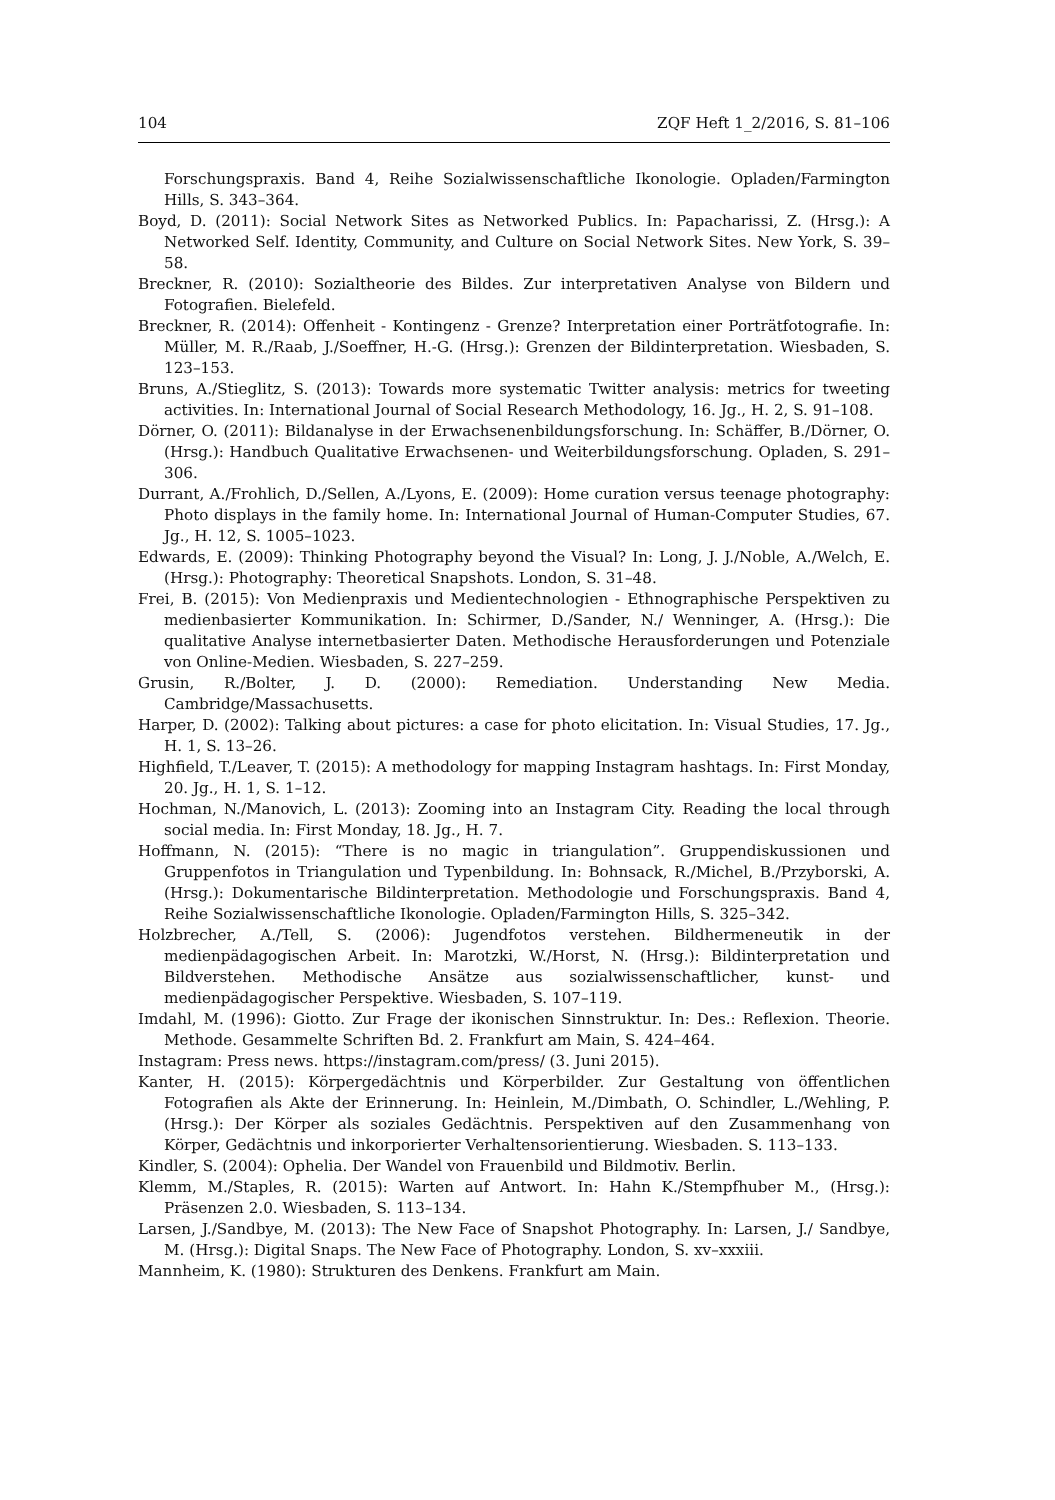104 ZQF Heft 1_2/2016, S. 81–106
Forschungspraxis. Band 4, Reihe Sozialwissenschaftliche Ikonologie. Opladen/Farmington Hills, S. 343–364.
Boyd, D. (2011): Social Network Sites as Networked Publics. In: Papacharissi, Z. (Hrsg.): A Networked Self. Identity, Community, and Culture on Social Network Sites. New York, S. 39–58.
Breckner, R. (2010): Sozialtheorie des Bildes. Zur interpretativen Analyse von Bildern und Fotografien. Bielefeld.
Breckner, R. (2014): Offenheit - Kontingenz - Grenze? Interpretation einer Porträtfotografie. In: Müller, M. R./Raab, J./Soeffner, H.-G. (Hrsg.): Grenzen der Bildinterpretation. Wiesbaden, S. 123–153.
Bruns, A./Stieglitz, S. (2013): Towards more systematic Twitter analysis: metrics for tweeting activities. In: International Journal of Social Research Methodology, 16. Jg., H. 2, S. 91–108.
Dörner, O. (2011): Bildanalyse in der Erwachsenenbildungsforschung. In: Schäffer, B./Dörner, O. (Hrsg.): Handbuch Qualitative Erwachsenen- und Weiterbildungsforschung. Opladen, S. 291–306.
Durrant, A./Frohlich, D./Sellen, A./Lyons, E. (2009): Home curation versus teenage photography: Photo displays in the family home. In: International Journal of Human-Computer Studies, 67. Jg., H. 12, S. 1005–1023.
Edwards, E. (2009): Thinking Photography beyond the Visual? In: Long, J. J./Noble, A./Welch, E. (Hrsg.): Photography: Theoretical Snapshots. London, S. 31–48.
Frei, B. (2015): Von Medienpraxis und Medientechnologien - Ethnographische Perspektiven zu medienbasierter Kommunikation. In: Schirmer, D./Sander, N./ Wenninger, A. (Hrsg.): Die qualitative Analyse internetbasierter Daten. Methodische Herausforderungen und Potenziale von Online-Medien. Wiesbaden, S. 227–259.
Grusin, R./Bolter, J. D. (2000): Remediation. Understanding New Media. Cambridge/Massachusetts.
Harper, D. (2002): Talking about pictures: a case for photo elicitation. In: Visual Studies, 17. Jg., H. 1, S. 13–26.
Highfield, T./Leaver, T. (2015): A methodology for mapping Instagram hashtags. In: First Monday, 20. Jg., H. 1, S. 1–12.
Hochman, N./Manovich, L. (2013): Zooming into an Instagram City. Reading the local through social media. In: First Monday, 18. Jg., H. 7.
Hoffmann, N. (2015): “There is no magic in triangulation”. Gruppendiskussionen und Gruppenfotos in Triangulation und Typenbildung. In: Bohnsack, R./Michel, B./Przyborski, A. (Hrsg.): Dokumentarische Bildinterpretation. Methodologie und Forschungspraxis. Band 4, Reihe Sozialwissenschaftliche Ikonologie. Opladen/Farmington Hills, S. 325–342.
Holzbrecher, A./Tell, S. (2006): Jugendfotos verstehen. Bildhermeneutik in der medienpädagogischen Arbeit. In: Marotzki, W./Horst, N. (Hrsg.): Bildinterpretation und Bildverstehen. Methodische Ansätze aus sozialwissenschaftlicher, kunst- und medienpädagogischer Perspektive. Wiesbaden, S. 107–119.
Imdahl, M. (1996): Giotto. Zur Frage der ikonischen Sinnstruktur. In: Des.: Reflexion. Theorie. Methode. Gesammelte Schriften Bd. 2. Frankfurt am Main, S. 424–464.
Instagram: Press news. https://instagram.com/press/ (3. Juni 2015).
Kanter, H. (2015): Körpergedächtnis und Körperbilder. Zur Gestaltung von öffentlichen Fotografien als Akte der Erinnerung. In: Heinlein, M./Dimbath, O. Schindler, L./Wehling, P. (Hrsg.): Der Körper als soziales Gedächtnis. Perspektiven auf den Zusammenhang von Körper, Gedächtnis und inkorporierter Verhaltensorientierung. Wiesbaden. S. 113–133.
Kindler, S. (2004): Ophelia. Der Wandel von Frauenbild und Bildmotiv. Berlin.
Klemm, M./Staples, R. (2015): Warten auf Antwort. In: Hahn K./Stempfhuber M., (Hrsg.): Präsenzen 2.0. Wiesbaden, S. 113–134.
Larsen, J./Sandbye, M. (2013): The New Face of Snapshot Photography. In: Larsen, J./ Sandbye, M. (Hrsg.): Digital Snaps. The New Face of Photography. London, S. xv–xxxiii.
Mannheim, K. (1980): Strukturen des Denkens. Frankfurt am Main.